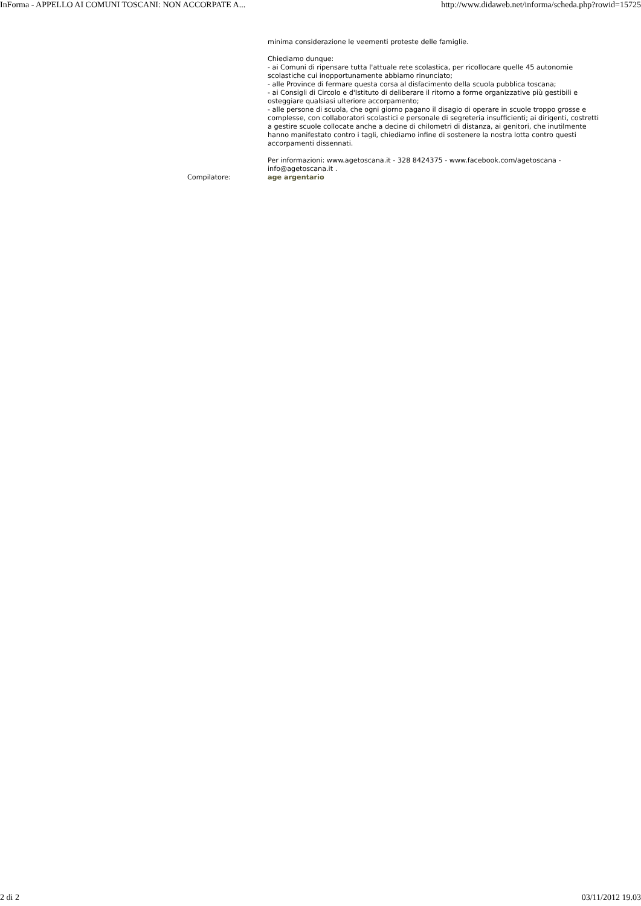InForma - APPELLO AI COMUNI TOSCANI: NON ACCORPATE A... http://www.didaweb.net/informa/scheda.php?rowid=15725
minima considerazione le veementi proteste delle famiglie.
Chiediamo dunque:
- ai Comuni di ripensare tutta l'attuale rete scolastica, per ricollocare quelle 45 autonomie scolastiche cui inopportunamente abbiamo rinunciato;
- alle Province di fermare questa corsa al disfacimento della scuola pubblica toscana;
- ai Consigli di Circolo e d'Istituto di deliberare il ritorno a forme organizzative più gestibili e osteggiare qualsiasi ulteriore accorpamento;
- alle persone di scuola, che ogni giorno pagano il disagio di operare in scuole troppo grosse e complesse, con collaboratori scolastici e personale di segreteria insufficienti; ai dirigenti, costretti a gestire scuole collocate anche a decine di chilometri di distanza, ai genitori, che inutilmente hanno manifestato contro i tagli, chiediamo infine di sostenere la nostra lotta contro questi accorpamenti dissennati.
Per informazioni: www.agetoscana.it - 328 8424375 - www.facebook.com/agetoscana - info@agetoscana.it .
Compilatore: age argentario
2 di 2 03/11/2012 19.03